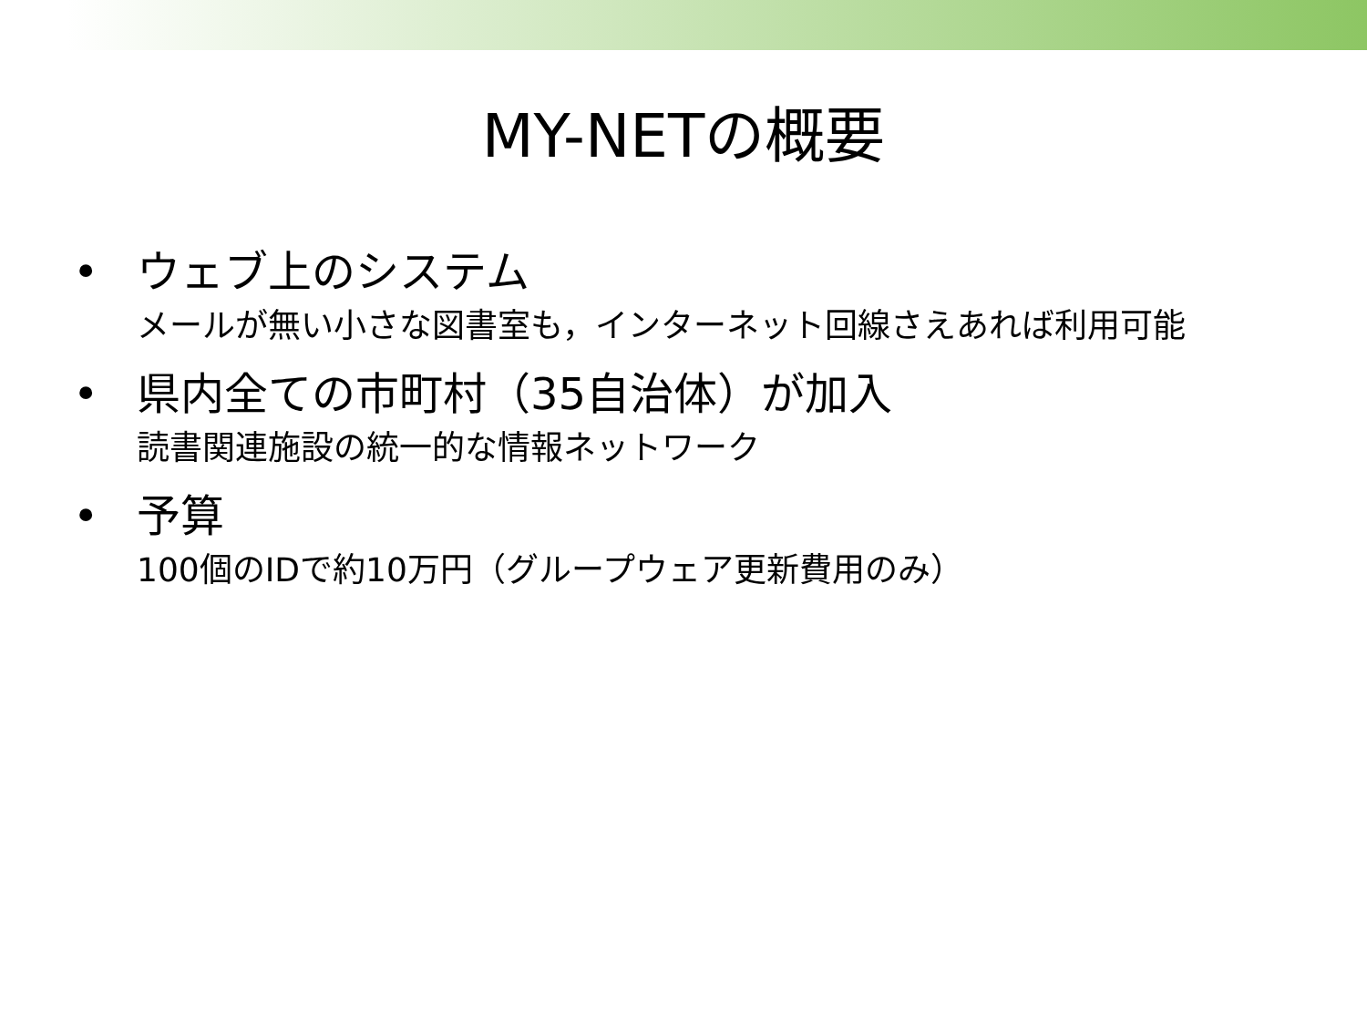MY-NETの概要
• ウェブ上のシステム
メールが無い小さな図書室も，インターネット回線さえあれば利用可能
• 県内全ての市町村（35自治体）が加入
読書関連施設の統一的な情報ネットワーク
• 予算
100個のIDで約10万円（グループウェア更新費用のみ）